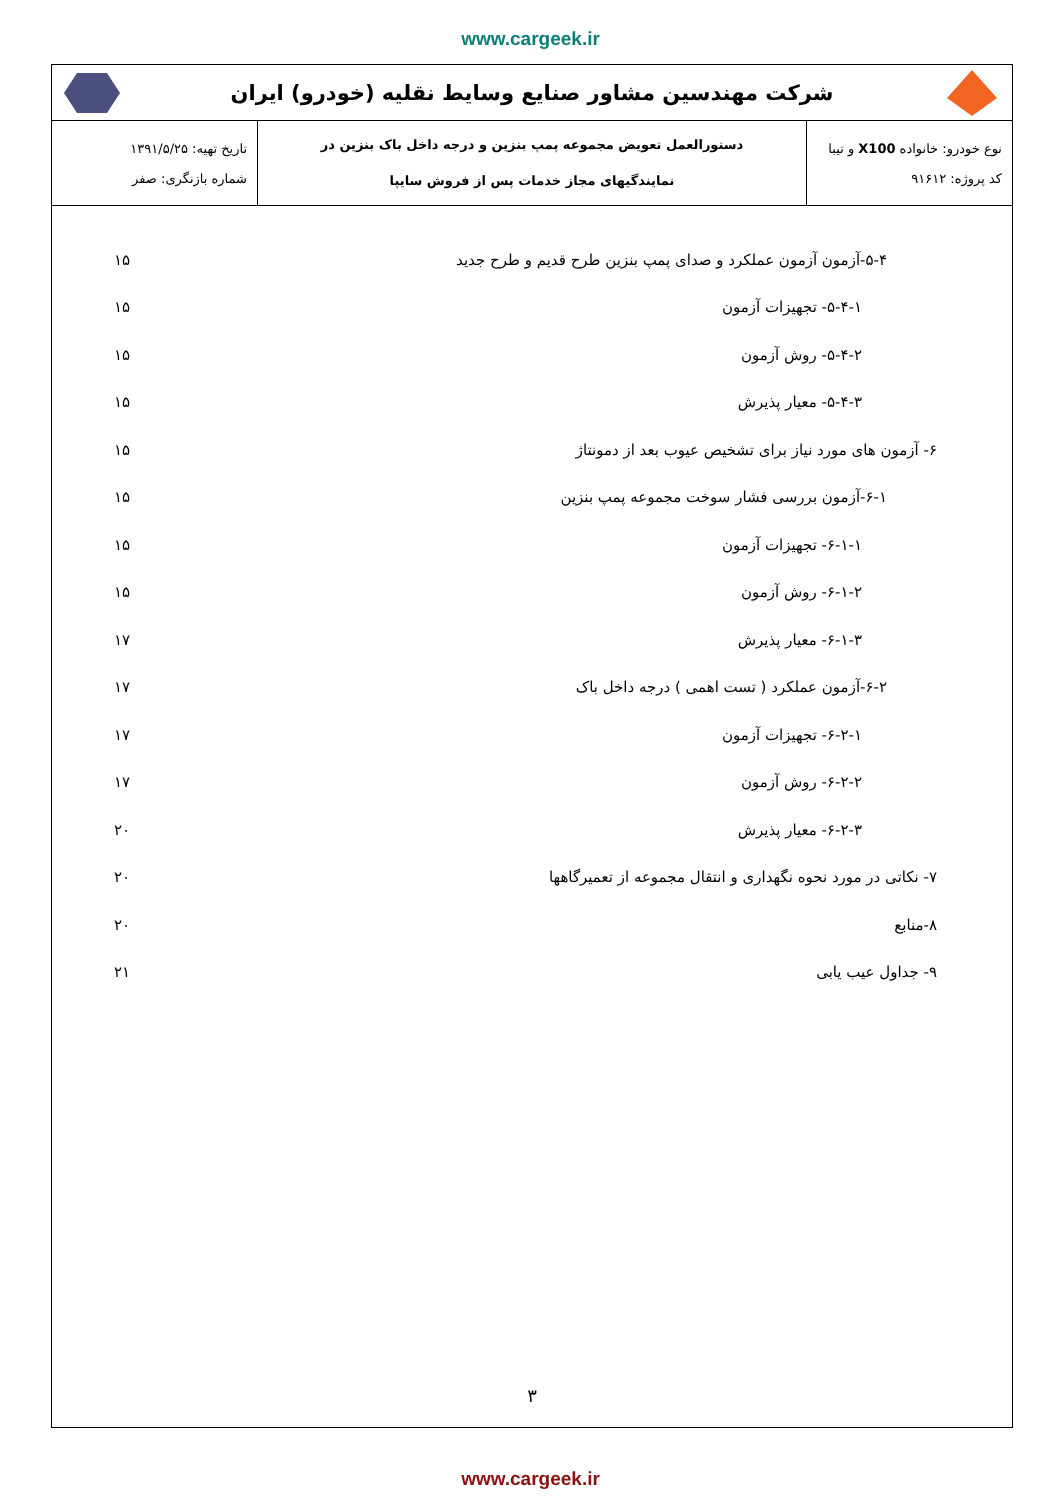www.cargeek.ir
شرکت مهندسین مشاور صنایع وسایط نقلیه (خودرو) ایران
| نوع خودرو: خانواده X100 و تیبا کد پروژه: ۹۱۶۱۲ | دستورالعمل تعویض مجموعه پمپ بنزین و درجه داخل باک بنزین در نمایندگیهای مجاز خدمات پس از فروش سایپا | تاریخ تهیه: ۱۳۹۱/۵/۲۵ شماره بازنگری: صفر |
۵-۴-آزمون آزمون عملکرد و صدای پمپ بنزین طرح قدیم و طرح جدید ۱۵
۵-۴-۱- تجهیزات آزمون ۱۵
۵-۴-۲- روش آزمون ۱۵
۵-۴-۳- معیار پذیرش ۱۵
۶- آزمون های مورد نیاز برای تشخیص عیوب بعد از دمونتاژ ۱۵
۶-۱-آزمون بررسی فشار سوخت مجموعه پمپ بنزین ۱۵
۶-۱-۱- تجهیزات آزمون ۱۵
۶-۱-۲- روش آزمون ۱۵
۶-۱-۳- معیار پذیرش ۱۷
۶-۲-آزمون عملکرد ( تست اهمی ) درجه داخل باک ۱۷
۶-۲-۱- تجهیزات آزمون ۱۷
۶-۲-۲- روش آزمون ۱۷
۶-۲-۳- معیار پذیرش ۲۰
۷- نکاتی در مورد نحوه نگهداری و انتقال مجموعه از تعمیرگاهها ۲۰
۸-منابع ۲۰
۹- جداول عیب یابی ۲۱
۳
www.cargeek.ir